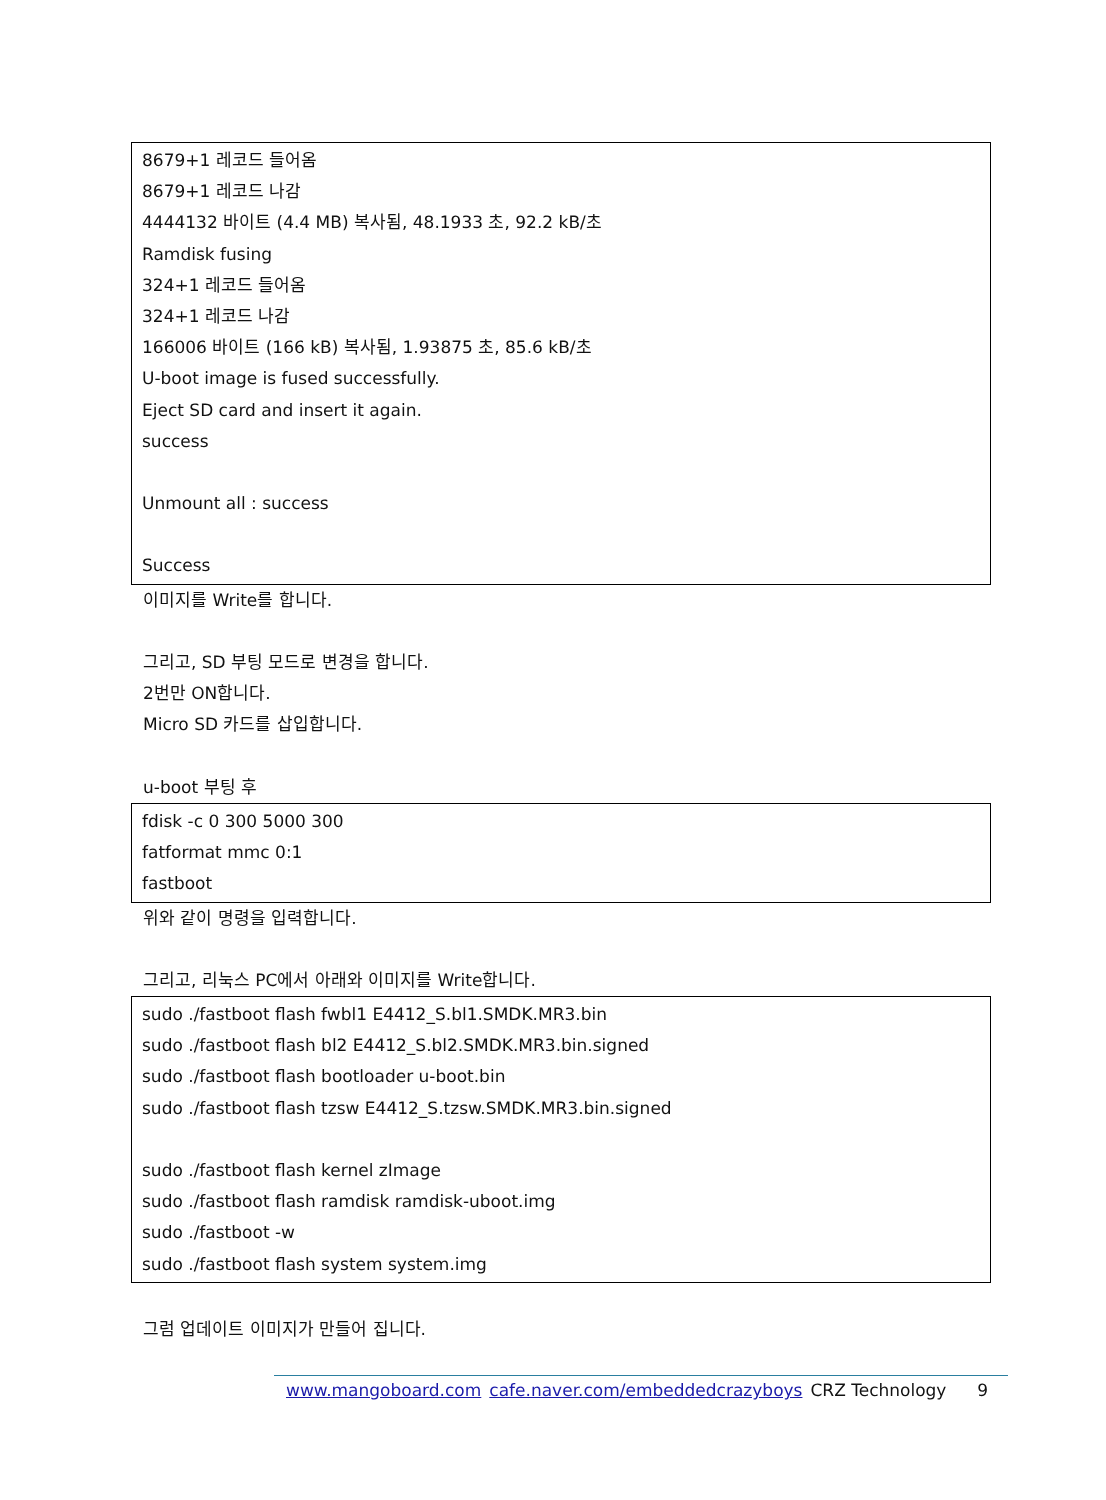8679+1 레코드 들어옴
8679+1 레코드 나감
4444132 바이트 (4.4 MB) 복사됨, 48.1933 초, 92.2 kB/초
Ramdisk fusing
324+1 레코드 들어옴
324+1 레코드 나감
166006 바이트 (166 kB) 복사됨, 1.93875 초, 85.6 kB/초
U-boot image is fused successfully.
Eject SD card and insert it again.
success
Unmount all : success
Success
이미지를 Write를 합니다.
그리고, SD 부팅 모드로 변경을 합니다.
2번만 ON합니다.
Micro SD 카드를 삽입합니다.
u-boot 부팅 후
fdisk -c 0 300 5000 300
fatformat mmc 0:1
fastboot
위와 같이 명령을 입력합니다.
그리고, 리눅스 PC에서 아래와 이미지를 Write합니다.
sudo ./fastboot flash fwbl1 E4412_S.bl1.SMDK.MR3.bin
sudo ./fastboot flash bl2 E4412_S.bl2.SMDK.MR3.bin.signed
sudo ./fastboot flash bootloader u-boot.bin
sudo ./fastboot flash tzsw E4412_S.tzsw.SMDK.MR3.bin.signed
sudo ./fastboot flash kernel zImage
sudo ./fastboot flash ramdisk ramdisk-uboot.img
sudo ./fastboot -w
sudo ./fastboot flash system system.img
그럼 업데이트 이미지가 만들어 집니다.
www.mangoboard.com cafe.naver.com/embeddedcrazyboys CRZ Technology 9